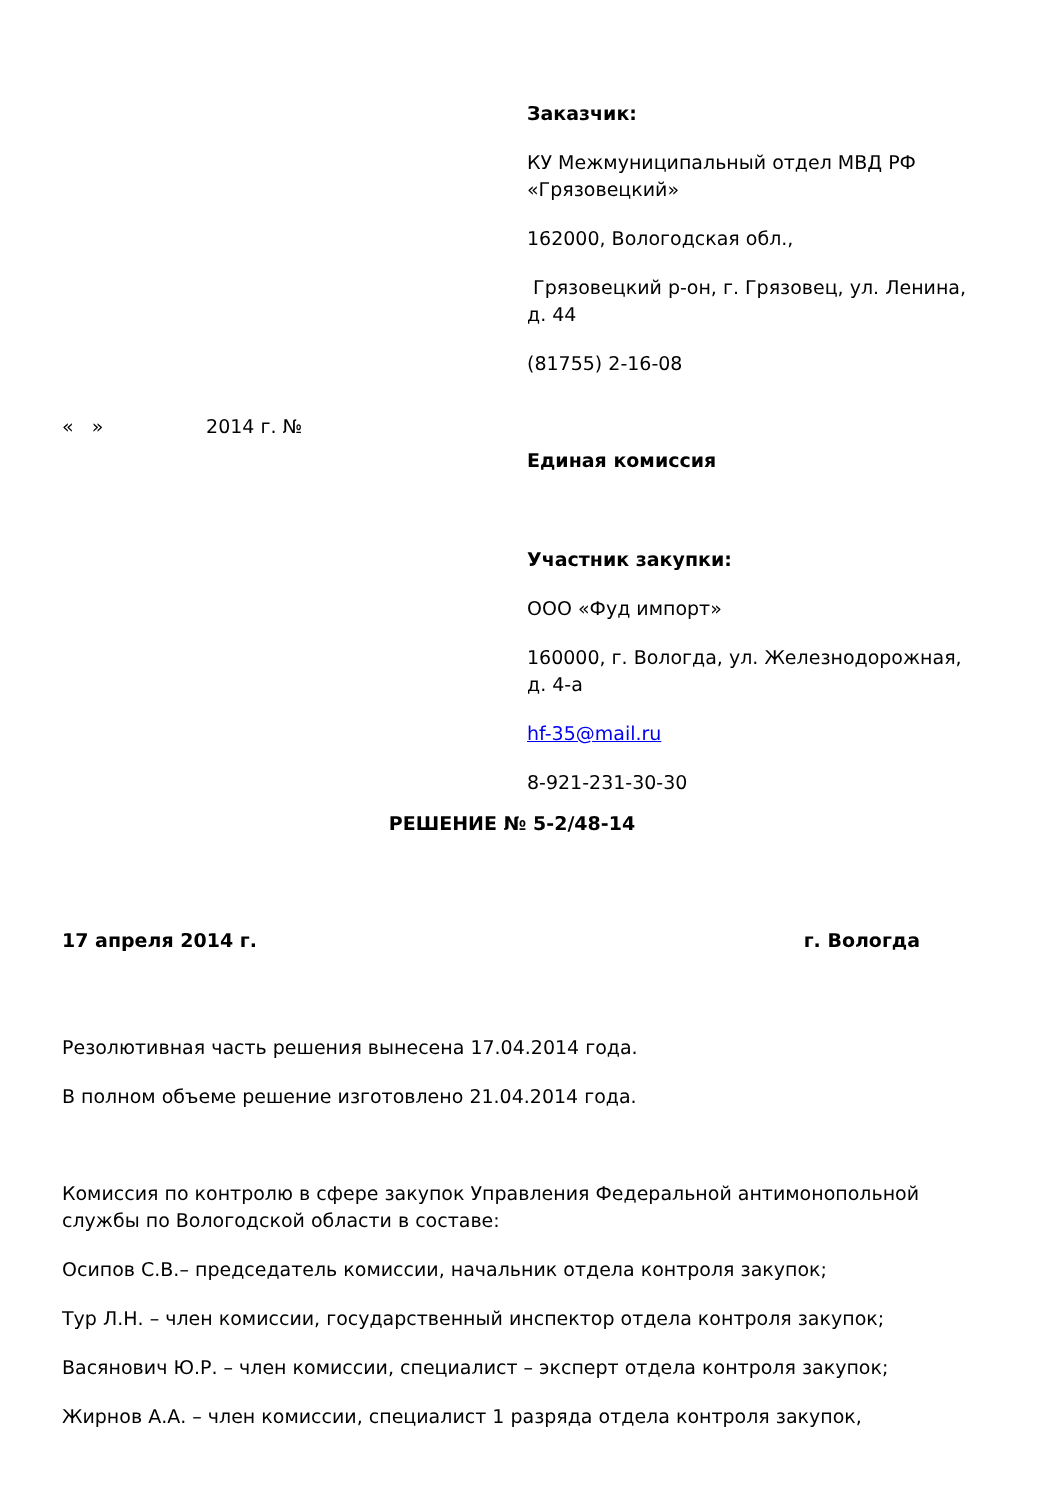Заказчик:
КУ Межмуниципальный отдел МВД РФ «Грязовецкий»
162000, Вологодская обл.,
Грязовецкий р-он, г. Грязовец, ул. Ленина, д. 44
(81755) 2-16-08
Единая комиссия
Участник закупки:
ООО «Фуд импорт»
160000, г. Вологда, ул. Железнодорожная, д. 4-а
hf-35@mail.ru
8-921-231-30-30
« » 2014 г. №
РЕШЕНИЕ № 5-2/48-14
17 апреля 2014 г. г. Вологда
Резолютивная часть решения вынесена 17.04.2014 года.
В полном объеме решение изготовлено 21.04.2014 года.
Комиссия по контролю в сфере закупок Управления Федеральной антимонопольной службы по Вологодской области в составе:
Осипов С.В.– председатель комиссии, начальник отдела контроля закупок;
Тур Л.Н. – член комиссии, государственный инспектор отдела контроля закупок;
Васянович Ю.Р. – член комиссии, специалист – эксперт отдела контроля закупок;
Жирнов А.А. – член комиссии, специалист 1 разряда отдела контроля закупок,